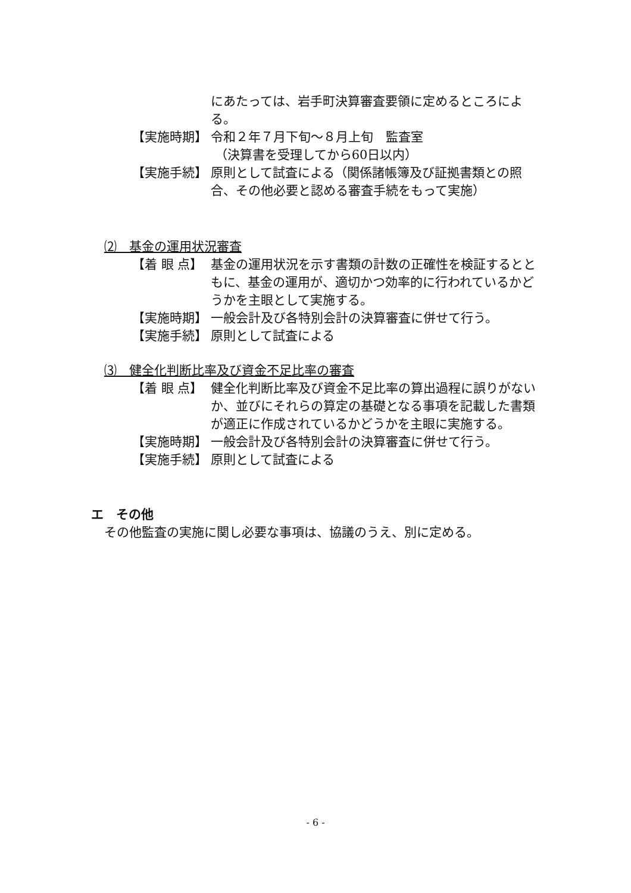にあたっては、岩手町決算審査要領に定めるところによる。
【実施時期】 令和２年７月下旬～８月上旬　監査室
（決算書を受理してから60日以内）
【実施手続】 原則として試査による（関係諸帳簿及び証拠書類との照合、その他必要と認める審査手続をもって実施）
⑵　基金の運用状況審査
【着 眼 点】 基金の運用状況を示す書類の計数の正確性を検証するとともに、基金の運用が、適切かつ効率的に行われているかどうかを主眼として実施する。
【実施時期】 一般会計及び各特別会計の決算審査に併せて行う。
【実施手続】 原則として試査による
⑶　健全化判断比率及び資金不足比率の審査
【着 眼 点】 健全化判断比率及び資金不足比率の算出過程に誤りがないか、並びにそれらの算定の基礎となる事項を記載した書類が適正に作成されているかどうかを主眼に実施する。
【実施時期】 一般会計及び各特別会計の決算審査に併せて行う。
【実施手続】 原則として試査による
エ　その他
その他監査の実施に関し必要な事項は、協議のうえ、別に定める。
- 6 -